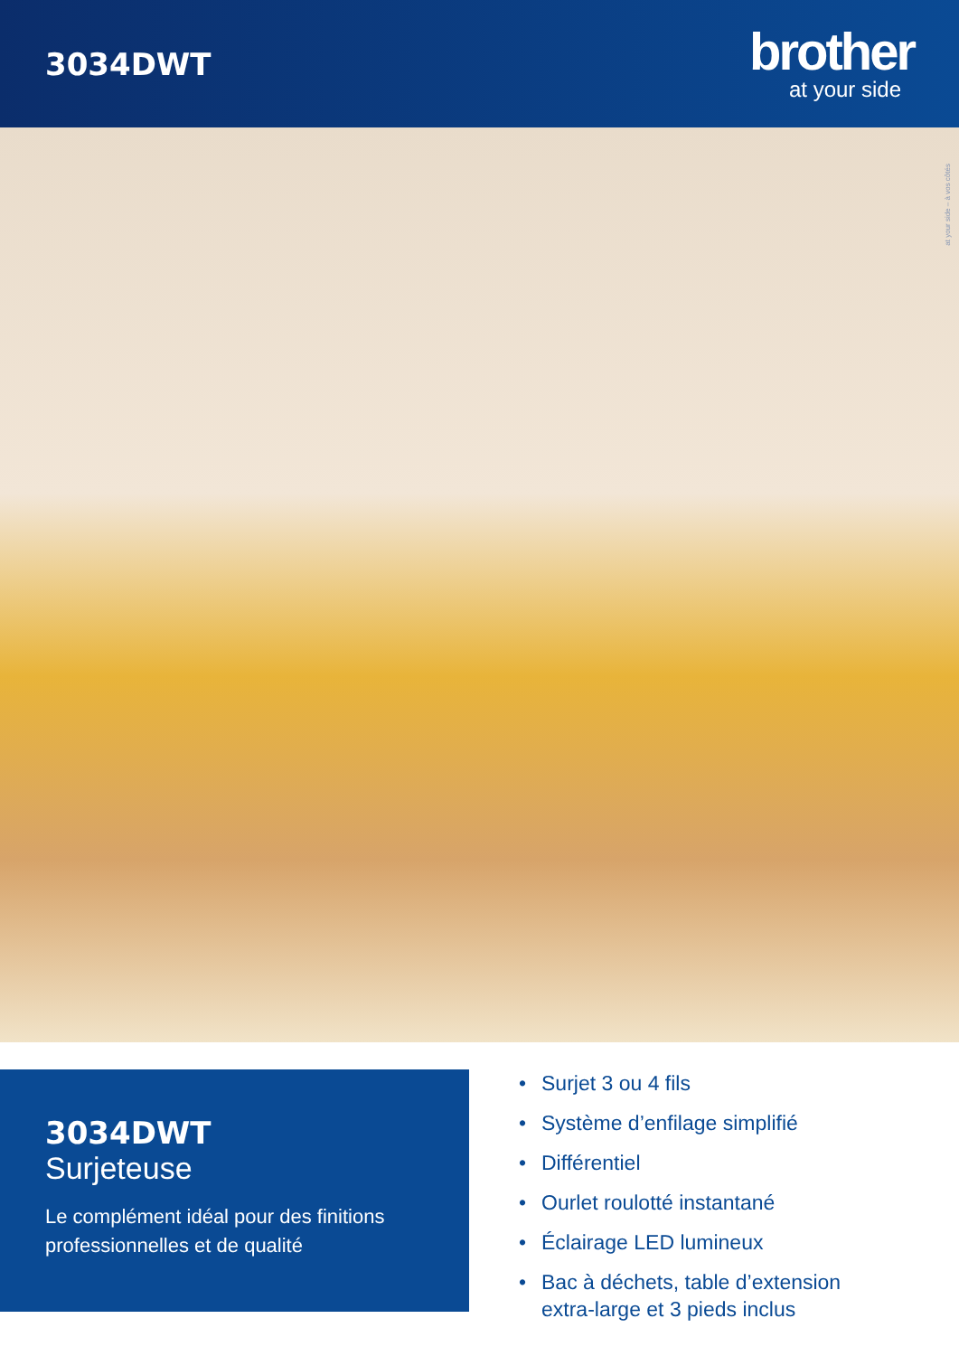3034DWT
brother
at your side
at your side – à vos côtés
3034DWT
Surjeteuse
Le complément idéal pour des finitions professionnelles et de qualité
• Surjet 3 ou 4 fils
• Système d’enfilage simplifié
• Différentiel
• Ourlet roulotté instantané
• Éclairage LED lumineux
• Bac à déchets, table d’extension
extra-large et 3 pieds inclus